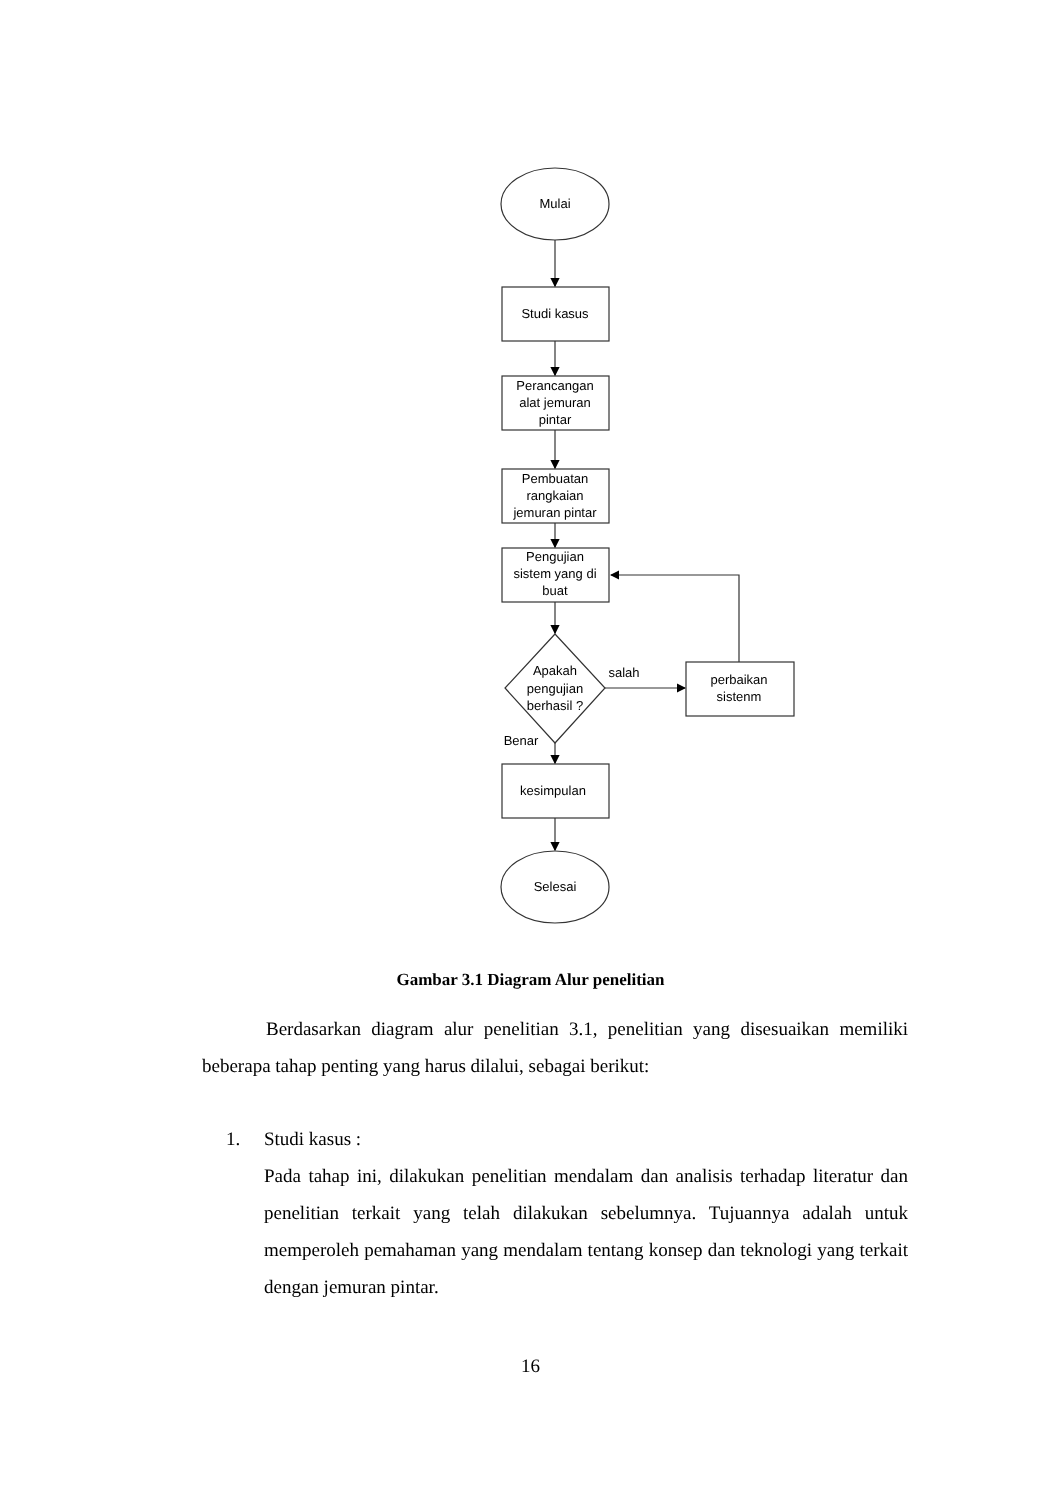Mulai
Studi kasus
Perancangan
alat jemuran
pintar
Pembuatan
rangkaian
jemuran pintar
Pengujian
sistem yang di
buat
Apakah
pengujian
berhasil ?
salah
perbaikan
sistenm
Benar
kesimpulan
Selesai
Gambar 3.1 Diagram Alur penelitian
Berdasarkan diagram alur penelitian 3.1, penelitian yang disesuaikan memiliki beberapa tahap penting yang harus dilalui, sebagai berikut:
1. Studi kasus :
Pada tahap ini, dilakukan penelitian mendalam dan analisis terhadap literatur dan penelitian terkait yang telah dilakukan sebelumnya. Tujuannya adalah untuk memperoleh pemahaman yang mendalam tentang konsep dan teknologi yang terkait dengan jemuran pintar.
16